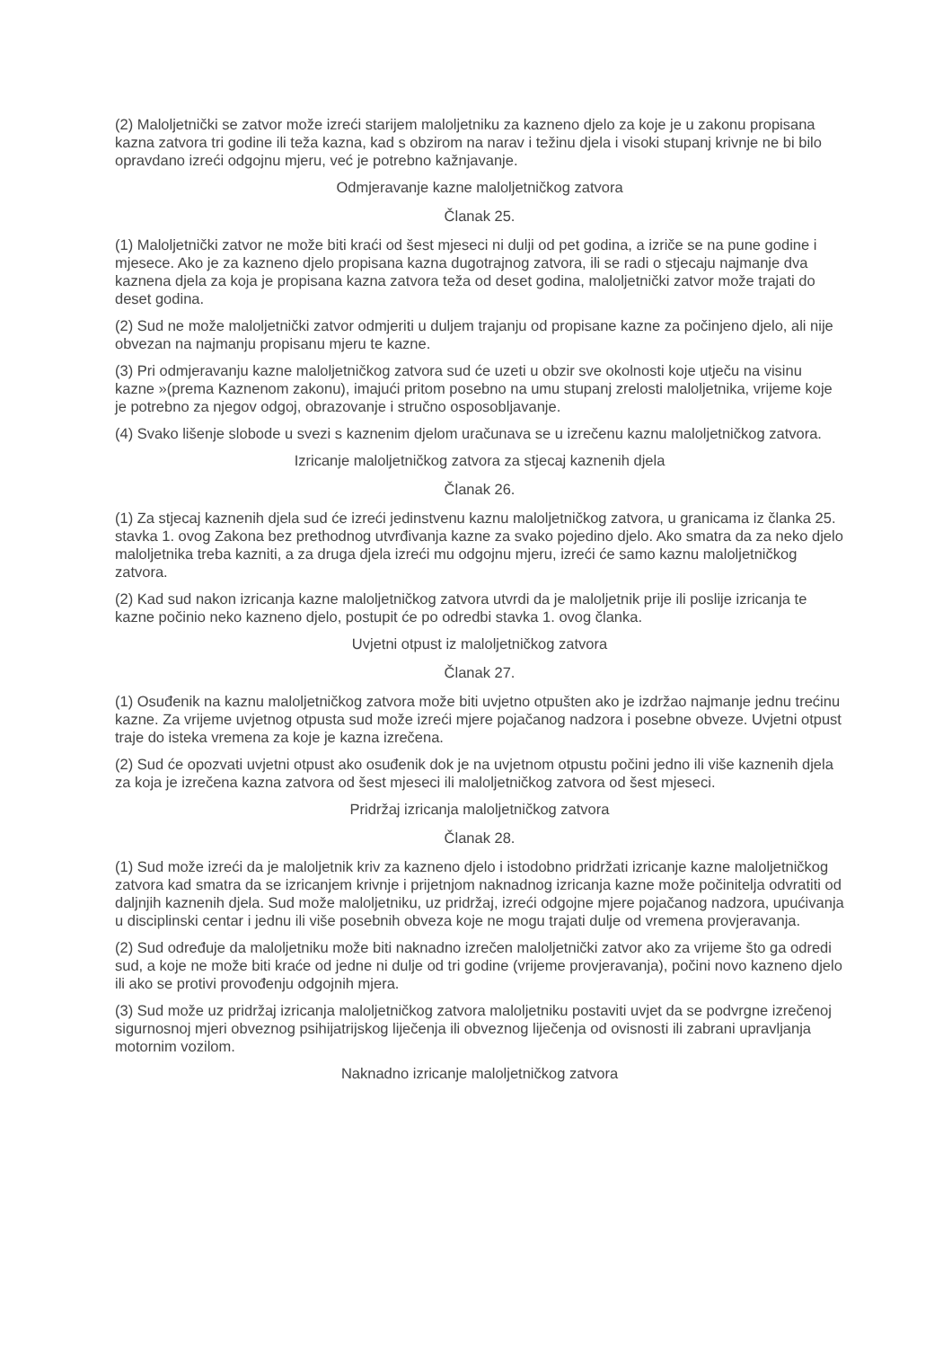(2) Maloljetnički se zatvor može izreći starijem maloljetniku za kazneno djelo za koje je u zakonu propisana kazna zatvora tri godine ili teža kazna, kad s obzirom na narav i težinu djela i visoki stupanj krivnje ne bi bilo opravdano izreći odgojnu mjeru, već je potrebno kažnjavanje.
Odmjeravanje kazne maloljetničkog zatvora
Članak 25.
(1) Maloljetnički zatvor ne može biti kraći od šest mjeseci ni dulji od pet godina, a izriče se na pune godine i mjesece. Ako je za kazneno djelo propisana kazna dugotrajnog zatvora, ili se radi o stjecaju najmanje dva kaznena djela za koja je propisana kazna zatvora teža od deset godina, maloljetnički zatvor može trajati do deset godina.
(2) Sud ne može maloljetnički zatvor odmjeriti u duljem trajanju od propisane kazne za počinjeno djelo, ali nije obvezan na najmanju propisanu mjeru te kazne.
(3) Pri odmjeravanju kazne maloljetničkog zatvora sud će uzeti u obzir sve okolnosti koje utječu na visinu kazne »(prema Kaznenom zakonu), imajući pritom posebno na umu stupanj zrelosti maloljetnika, vrijeme koje je potrebno za njegov odgoj, obrazovanje i stručno osposobljavanje.
(4) Svako lišenje slobode u svezi s kaznenim djelom uračunava se u izrečenu kaznu maloljetničkog zatvora.
Izricanje maloljetničkog zatvora za stjecaj kaznenih djela
Članak 26.
(1) Za stjecaj kaznenih djela sud će izreći jedinstvenu kaznu maloljetničkog zatvora, u granicama iz članka 25. stavka 1. ovog Zakona bez prethodnog utvrđivanja kazne za svako pojedino djelo. Ako smatra da za neko djelo maloljetnika treba kazniti, a za druga djela izreći mu odgojnu mjeru, izreći će samo kaznu maloljetničkog zatvora.
(2) Kad sud nakon izricanja kazne maloljetničkog zatvora utvrdi da je maloljetnik prije ili poslije izricanja te kazne počinio neko kazneno djelo, postupit će po odredbi stavka 1. ovog članka.
Uvjetni otpust iz maloljetničkog zatvora
Članak 27.
(1) Osuđenik na kaznu maloljetničkog zatvora može biti uvjetno otpušten ako je izdržao najmanje jednu trećinu kazne. Za vrijeme uvjetnog otpusta sud može izreći mjere pojačanog nadzora i posebne obveze. Uvjetni otpust traje do isteka vremena za koje je kazna izrečena.
(2) Sud će opozvati uvjetni otpust ako osuđenik dok je na uvjetnom otpustu počini jedno ili više kaznenih djela za koja je izrečena kazna zatvora od šest mjeseci ili maloljetničkog zatvora od šest mjeseci.
Pridržaj izricanja maloljetničkog zatvora
Članak 28.
(1) Sud može izreći da je maloljetnik kriv za kazneno djelo i istodobno pridržati izricanje kazne maloljetničkog zatvora kad smatra da se izricanjem krivnje i prijetnjom naknadnog izricanja kazne može počinitelja odvratiti od daljnjih kaznenih djela. Sud može maloljetniku, uz pridržaj, izreći odgojne mjere pojačanog nadzora, upućivanja u disciplinski centar i jednu ili više posebnih obveza koje ne mogu trajati dulje od vremena provjeravanja.
(2) Sud određuje da maloljetniku može biti naknadno izrečen maloljetnički zatvor ako za vrijeme što ga odredi sud, a koje ne može biti kraće od jedne ni dulje od tri godine (vrijeme provjeravanja), počini novo kazneno djelo ili ako se protivi provođenju odgojnih mjera.
(3) Sud može uz pridržaj izricanja maloljetničkog zatvora maloljetniku postaviti uvjet da se podvrgne izrečenoj sigurnosnoj mjeri obveznog psihijatrijskog liječenja ili obveznog liječenja od ovisnosti ili zabrani upravljanja motornim vozilom.
Naknadno izricanje maloljetničkog zatvora